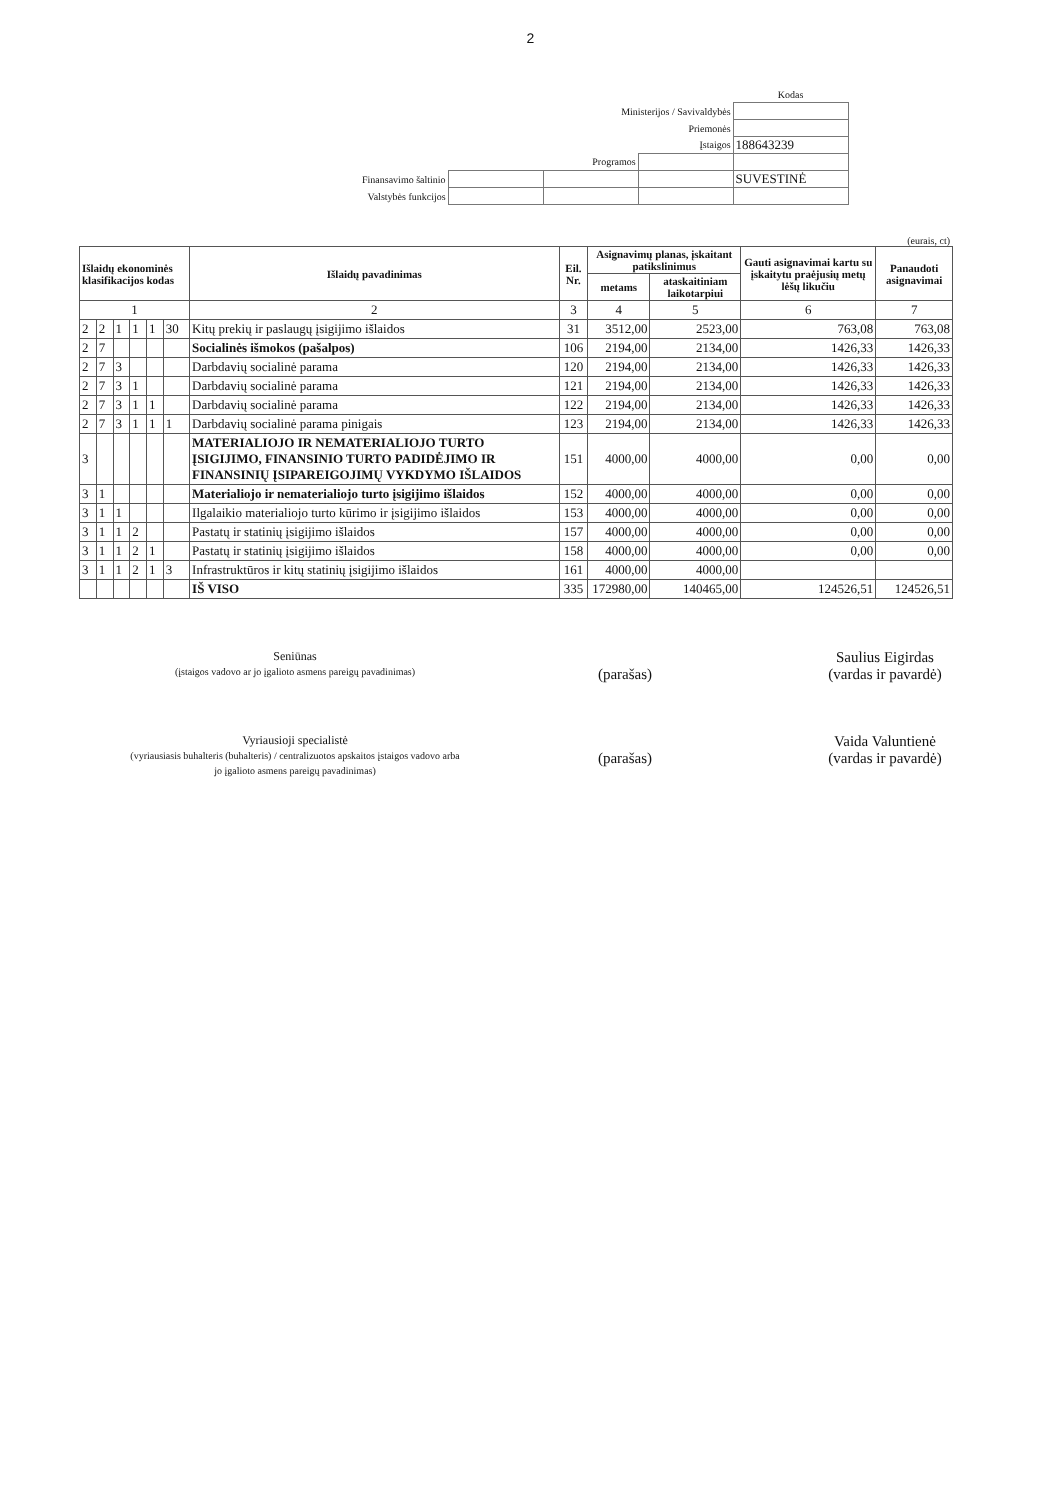2
| | | | | Kodas |
| Ministerijos / Savivaldybės | | | | |
| Priemonės | | | | |
| Įstaigos | | | | 188643239 |
| Programos | | | | |
| Finansavimo šaltinio | | | | SUVESTINĖ |
| Valstybės funkcijos | | | | |
(eurais, ct)
| Išlaidų ekonominės klasifikacijos kodas | | | | | | Išlaidų pavadinimas | Eil. Nr. | Asignavimų planas, įskaitant patikslinimus | | Gauti asignavimai kartu su įskaitytu praėjusių metų lėšų likučiu | Panaudoti asignavimai |
| --- | --- | --- | --- | --- | --- | --- | --- | --- | --- | --- | --- |
| | | | | | | | | metams | ataskaitiniam laikotarpiui | | |
| 1 | | | | | | 2 | 3 | 4 | 5 | 6 | 7 |
| 2 | 2 | 1 | 1 | 1 | 30 | Kitų prekių ir paslaugų įsigijimo išlaidos | 31 | 3512,00 | 2523,00 | 763,08 | 763,08 |
| 2 | 7 | | | | | Socialinės išmokos (pašalpos) | 106 | 2194,00 | 2134,00 | 1426,33 | 1426,33 |
| 2 | 7 | 3 | | | | Darbdavių socialinė parama | 120 | 2194,00 | 2134,00 | 1426,33 | 1426,33 |
| 2 | 7 | 3 | 1 | | | Darbdavių socialinė parama | 121 | 2194,00 | 2134,00 | 1426,33 | 1426,33 |
| 2 | 7 | 3 | 1 | 1 | | Darbdavių socialinė parama | 122 | 2194,00 | 2134,00 | 1426,33 | 1426,33 |
| 2 | 7 | 3 | 1 | 1 | 1 | Darbdavių socialinė parama pinigais | 123 | 2194,00 | 2134,00 | 1426,33 | 1426,33 |
| 3 | | | | | | MATERIALIOJO IR NEMATERIALIOJO TURTO ĮSIGIJIMO, FINANSINIO TURTO PADIDĖJIMO IR FINANSINIŲ ĮSIPAREIGOJIMŲ VYKDYMO IŠLAIDOS | 151 | 4000,00 | 4000,00 | 0,00 | 0,00 |
| 3 | 1 | | | | | Materialiojo ir nematerialiojo turto įsigijimo išlaidos | 152 | 4000,00 | 4000,00 | 0,00 | 0,00 |
| 3 | 1 | 1 | | | | Ilgalaikio materialiojo turto kūrimo ir įsigijimo išlaidos | 153 | 4000,00 | 4000,00 | 0,00 | 0,00 |
| 3 | 1 | 1 | 2 | | | Pastatų ir statinių įsigijimo išlaidos | 157 | 4000,00 | 4000,00 | 0,00 | 0,00 |
| 3 | 1 | 1 | 2 | 1 | | Pastatų ir statinių įsigijimo išlaidos | 158 | 4000,00 | 4000,00 | 0,00 | 0,00 |
| 3 | 1 | 1 | 2 | 1 | 3 | Infrastruktūros ir kitų statinių įsigijimo išlaidos | 161 | 4000,00 | 4000,00 | | |
| | | | | | | IŠ VISO | 335 | 172980,00 | 140465,00 | 124526,51 | 124526,51 |
Seniūnas
(įstaigos vadovo ar jo įgalioto asmens pareigų pavadinimas)
(parašas) Saulius Eigirdas
(vardas ir pavardė)
Vyriausioji specialistė
(vyriausiasis buhalteris (buhalteris) / centralizuotos apskaitos įstaigos vadovo arba jo įgalioto asmens pareigų pavadinimas)
(parašas) Vaida Valuntienė
(vardas ir pavardė)